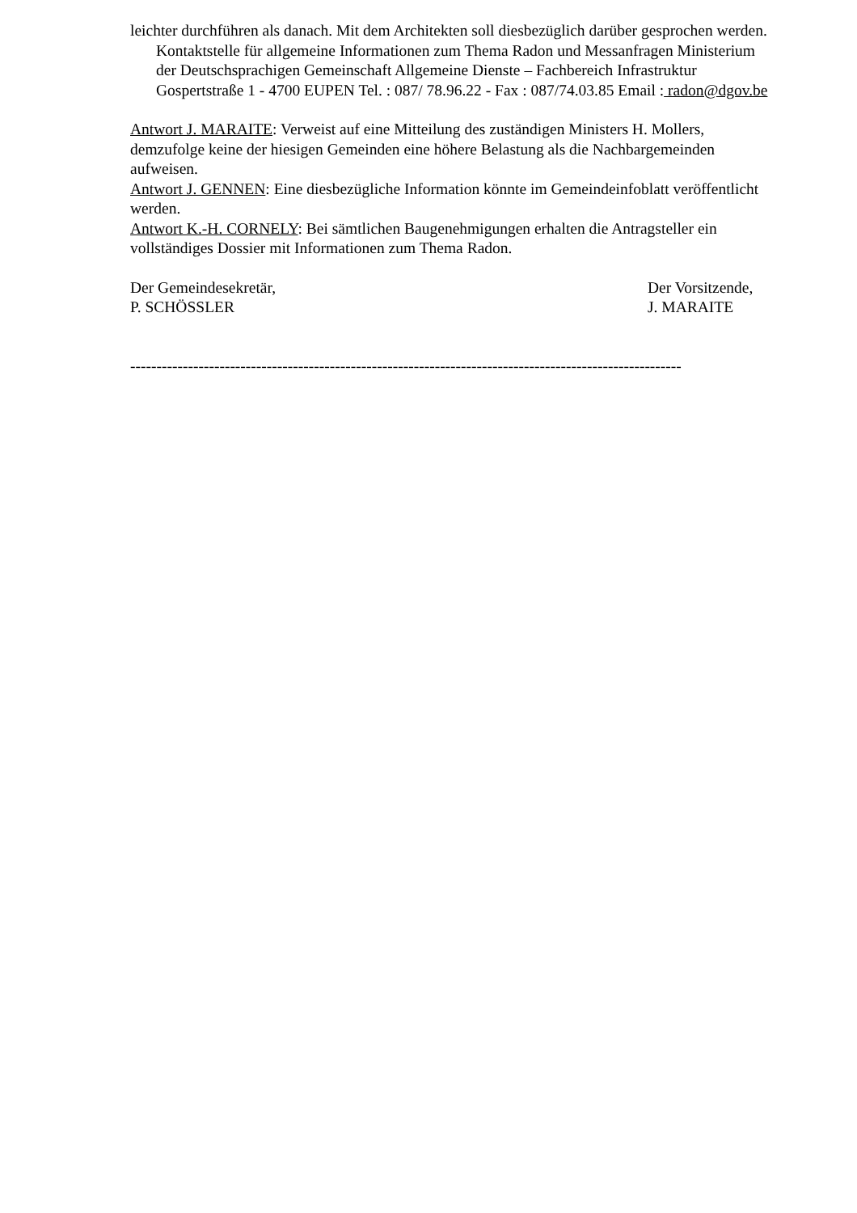leichter durchführen als danach. Mit dem Architekten soll diesbezüglich darüber gesprochen werden.
Kontaktstelle für allgemeine Informationen zum Thema Radon und Messanfragen Ministerium der Deutschsprachigen Gemeinschaft Allgemeine Dienste – Fachbereich Infrastruktur Gospertstraße 1 - 4700 EUPEN Tel. : 087/ 78.96.22 - Fax : 087/74.03.85 Email : radon@dgov.be
Antwort J. MARAITE: Verweist auf eine Mitteilung des zuständigen Ministers H. Mollers, demzufolge keine der hiesigen Gemeinden eine höhere Belastung als die Nachbargemeinden aufweisen.
Antwort J. GENNEN: Eine diesbezügliche Information könnte im Gemeindeinfoblatt veröffentlicht werden.
Antwort K.-H. CORNELY: Bei sämtlichen Baugenehmigungen erhalten die Antragsteller ein vollständiges Dossier mit Informationen zum Thema Radon.
Der Gemeindesekretär,
P. SCHÖSSLER
Der Vorsitzende,
J. MARAITE
---------------------------------------------------------------------------------------------------------